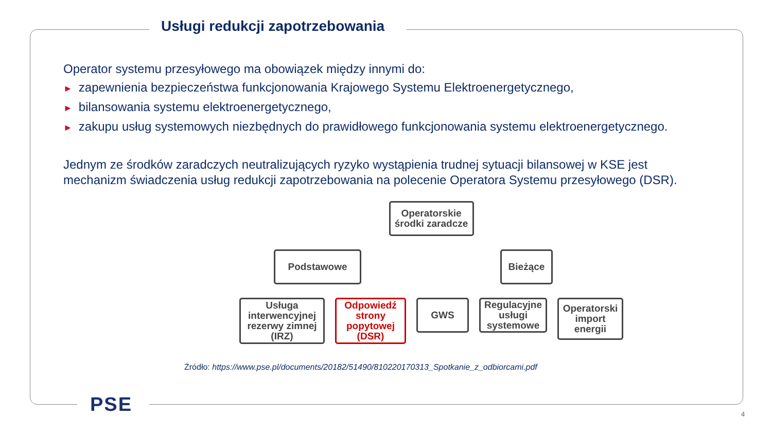Usługi redukcji zapotrzebowania
Operator systemu przesyłowego ma obowiązek między innymi do:
► zapewnienia bezpieczeństwa funkcjonowania Krajowego Systemu Elektroenergetycznego,
► bilansowania systemu elektroenergetycznego,
► zakupu usług systemowych niezbędnych do prawidłowego funkcjonowania systemu elektroenergetycznego.
Jednym ze środków zaradczych neutralizujących ryzyko wystąpienia trudnej sytuacji bilansowej w KSE jest mechanizm świadczenia usług redukcji zapotrzebowania na polecenie Operatora Systemu przesyłowego (DSR).
Operatorskie środki zaradcze
Podstawowe Bieżące
Usługa interwencyjnej rezerwy zimnej (IRZ)
Odpowiedź strony popytowej (DSR)
GWS Regulacyjne usługi systemowe
Operatorski import energii
Źródło: https://www.pse.pl/documents/20182/51490/810220170313_Spotkanie_z_odbiorcami.pdf
PSE 4